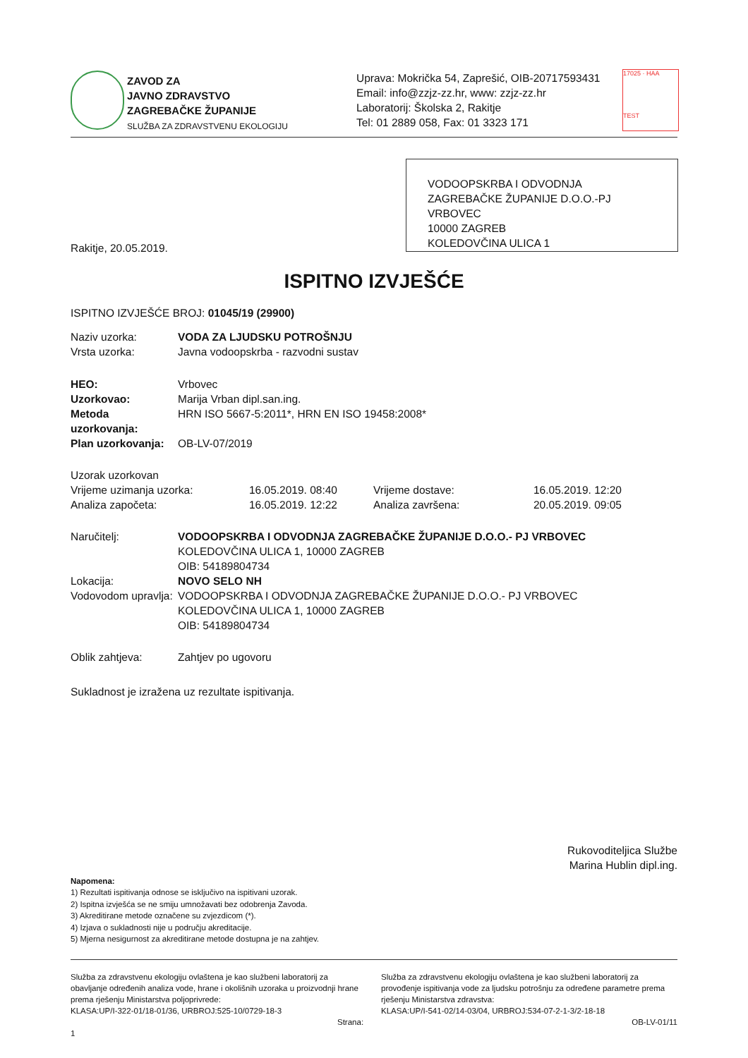ZAVOD ZA
JAVNO ZDRAVSTVO
ZAGREBAČKE ŽUPANIJE
SLUŽBA ZA ZDRAVSTVENU EKOLOGIJU
Uprava: Mokrička 54, Zaprešić, OIB-20717593431
Email: info@zzjz-zz.hr, www: zzjz-zz.hr
Laboratorij: Školska 2, Rakitje
Tel: 01 2889 058, Fax: 01 3323 171
17025 · HAA
TEST
VODOOPSKRBA I ODVODNJA ZAGREBAČKE ŽUPANIJE D.O.O.-PJ VRBOVEC
10000 ZAGREB
KOLEDOVČINA ULICA 1
Rakitje, 20.05.2019.
ISPITNO IZVJEŠĆE
ISPITNO IZVJEŠĆE BROJ: 01045/19 (29900)
| Naziv uzorka: | VODA ZA LJUDSKU POTROŠNJU |
| Vrsta uzorka: | Javna vodoopskrba - razvodni sustav |
| HEO: | Vrbovec |
| Uzorkovao: | Marija Vrban dipl.san.ing. |
| Metoda uzorkovanja: | HRN ISO 5667-5:2011*, HRN EN ISO 19458:2008* |
| Plan uzorkovanja: | OB-LV-07/2019 |
| Uzorak uzorkovan | | | |
| Vrijeme uzimanja uzorka: | 16.05.2019. 08:40 | Vrijeme dostave: | 16.05.2019. 12:20 |
| Analiza započeta: | 16.05.2019. 12:22 | Analiza završena: | 20.05.2019. 09:05 |
| Naručitelj: | VODOOPSKRBA I ODVODNJA ZAGREBAČKE ŽUPANIJE D.O.O.- PJ VRBOVEC KOLEDOVČINA ULICA 1, 10000 ZAGREB OIB: 54189804734 |
| Lokacija: | NOVO SELO NH |
| Vodovodom upravlja: | VODOOPSKRBA I ODVODNJA ZAGREBAČKE ŽUPANIJE D.O.O.- PJ VRBOVEC KOLEDOVČINA ULICA 1, 10000 ZAGREB OIB: 54189804734 |
| Oblik zahtjeva: | Zahtjev po ugovoru |
Sukladnost je izražena uz rezultate ispitivanja.
Rukovoditeljica Službe
Marina Hublin dipl.ing.
Napomena:
1) Rezultati ispitivanja odnose se isključivo na ispitivani uzorak.
2) Ispitna izvješća se ne smiju umnožavati bez odobrenja Zavoda.
3) Akreditirane metode označene su zvjezdicom (*).
4) Izjava o sukladnosti nije u području akreditacije.
5) Mjerna nesigurnost za akreditirane metode dostupna je na zahtjev.
Služba za zdravstvenu ekologiju ovlaštena je kao službeni laboratorij za obavljanje određenih analiza vode, hrane i okolišnih uzoraka u proizvodnji hrane prema rješenju Ministarstva poljoprivrede:
KLASA:UP/I-322-01/18-01/36, URBROJ:525-10/0729-18-3
Strana: 1
Služba za zdravstvenu ekologiju ovlaštena je kao službeni laboratorij za provođenje ispitivanja vode za ljudsku potrošnju za određene parametre prema rješenju Ministarstva zdravstva:
KLASA:UP/I-541-02/14-03/04, URBROJ:534-07-2-1-3/2-18-18
OB-LV-01/11